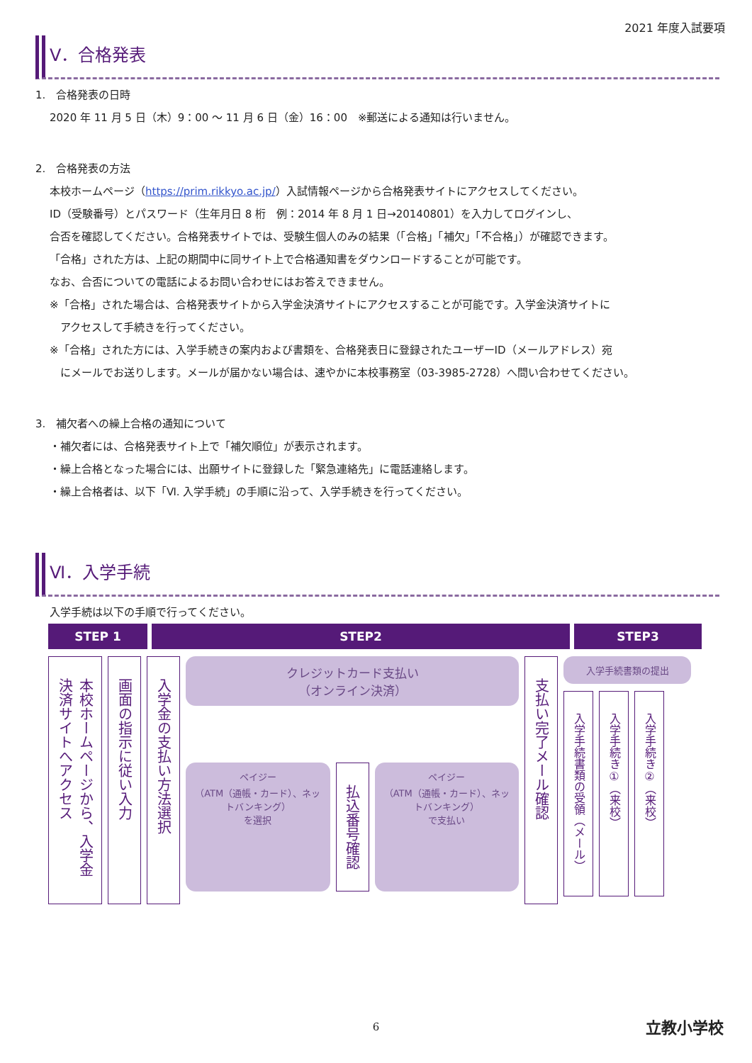2021 年度入試要項
V．合格発表
1.　合格発表の日時
2020 年 11 月 5 日（木）9：00 ～ 11 月 6 日（金）16：00　※郵送による通知は行いません。
2.　合格発表の方法
本校ホームページ（https://prim.rikkyo.ac.jp/）入試情報ページから合格発表サイトにアクセスしてください。
ID（受験番号）とパスワード（生年月日 8 桁　例：2014 年 8 月 1 日→20140801）を入力してログインし、
合否を確認してください。合格発表サイトでは、受験生個人のみの結果（「合格」「補欠」「不合格」）が確認できます。
「合格」された方は、上記の期間中に同サイト上で合格通知書をダウンロードすることが可能です。
なお、合否についての電話によるお問い合わせにはお答えできません。
※「合格」された場合は、合格発表サイトから入学金決済サイトにアクセスすることが可能です。入学金決済サイトに
　アクセスして手続きを行ってください。
※「合格」された方には、入学手続きの案内および書類を、合格発表日に登録されたユーザーID（メールアドレス）宛
　にメールでお送りします。メールが届かない場合は、速やかに本校事務室（03-3985-2728）へ問い合わせてください。
3.　補欠者への繰上合格の通知について
・補欠者には、合格発表サイト上で「補欠順位」が表示されます。
・繰上合格となった場合には、出願サイトに登録した「緊急連絡先」に電話連絡します。
・繰上合格者は、以下「Ⅵ. 入学手続」の手順に沿って、入学手続きを行ってください。
Ⅵ．入学手続
入学手続は以下の手順で行ってください。
STEP 1 STEP2 STEP3
本校ホームページから、入学金決済サイトへアクセス
画面の指示に従い入力
入学金の支払い方法選択
クレジットカード支払い
（オンライン決済）
ペイジー
（ATM（通帳・カード）、ネットバンキング）
を選択
払込番号確認
ペイジー
（ATM（通帳・カード）、ネットバンキング）
で支払い
支払い完了メール確認
入学手続書類の提出
入学手続書類の受領（メール）
入学手続き①（来校）
入学手続き②（来校）
6 立教小学校